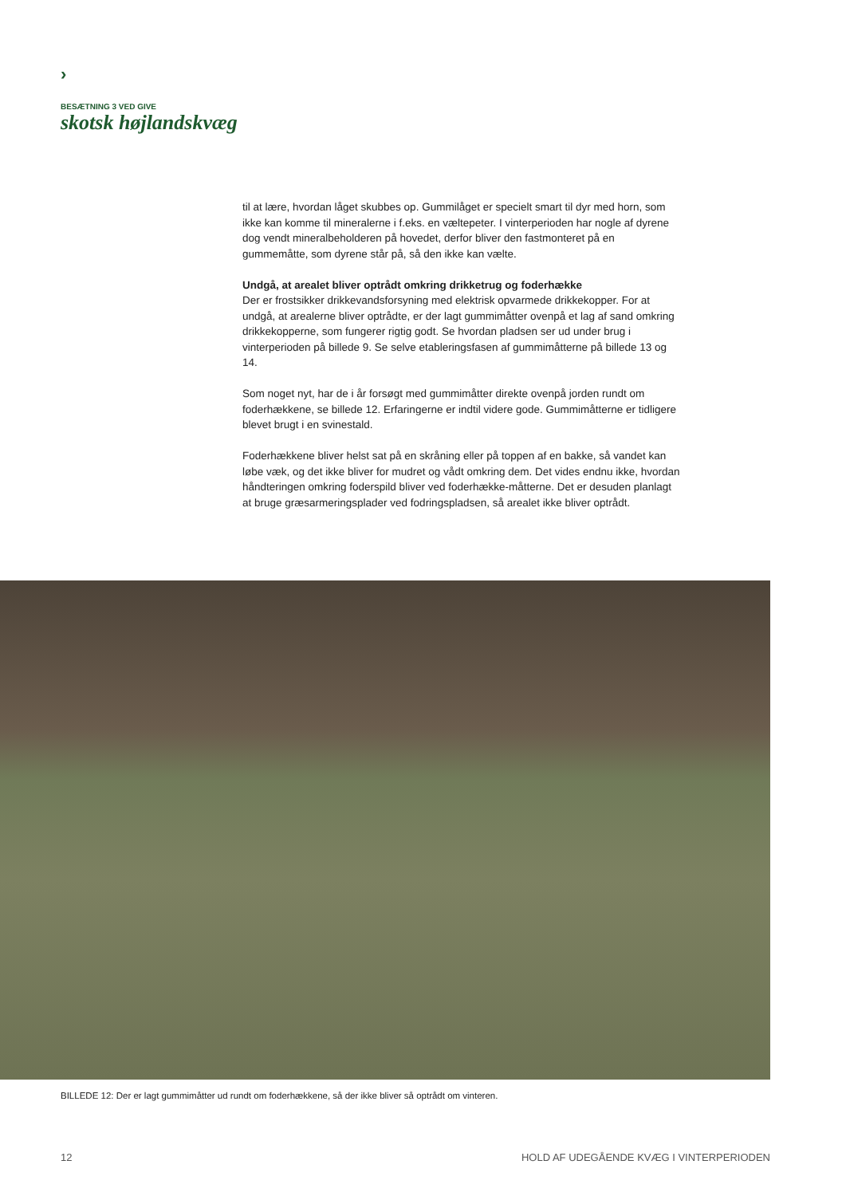›
BESÆTNING 3 VED GIVE
skotsk højlandskvæg
til at lære, hvordan låget skubbes op. Gummilåget er specielt smart til dyr med horn, som ikke kan komme til mineralerne i f.eks. en væltepeter. I vinterperioden har nogle af dyrene dog vendt mineralbeholderen på hovedet, derfor bliver den fastmonteret på en gummemåtte, som dyrene står på, så den ikke kan vælte.
Undgå, at arealet bliver optrådt omkring drikketrug og foderhække
Der er frostsikker drikkevandsforsyning med elektrisk opvarmede drikkekopper. For at undgå, at arealerne bliver optrådte, er der lagt gummimåtter ovenpå et lag af sand omkring drikkekopperne, som fungerer rigtig godt. Se hvordan pladsen ser ud under brug i vinterperioden på billede 9. Se selve etableringsfasen af gummimåtterne på billede 13 og 14.
Som noget nyt, har de i år forsøgt med gummimåtter direkte ovenpå jorden rundt om foderhækkene, se billede 12. Erfaringerne er indtil videre gode. Gummimåtterne er tidligere blevet brugt i en svinestald.
Foderhækkene bliver helst sat på en skråning eller på toppen af en bakke, så vandet kan løbe væk, og det ikke bliver for mudret og vådt omkring dem. Det vides endnu ikke, hvordan håndteringen omkring foderspild bliver ved foderhække-måtterne. Det er desuden planlagt at bruge græsarmeringsplader ved fodringspladsen, så arealet ikke bliver optrådt.
BILLEDE 12: Der er lagt gummimåtter ud rundt om foderhækkene, så der ikke bliver så optrådt om vinteren.
12 HOLD AF UDEGÅENDE KVÆG I VINTERPERIODEN